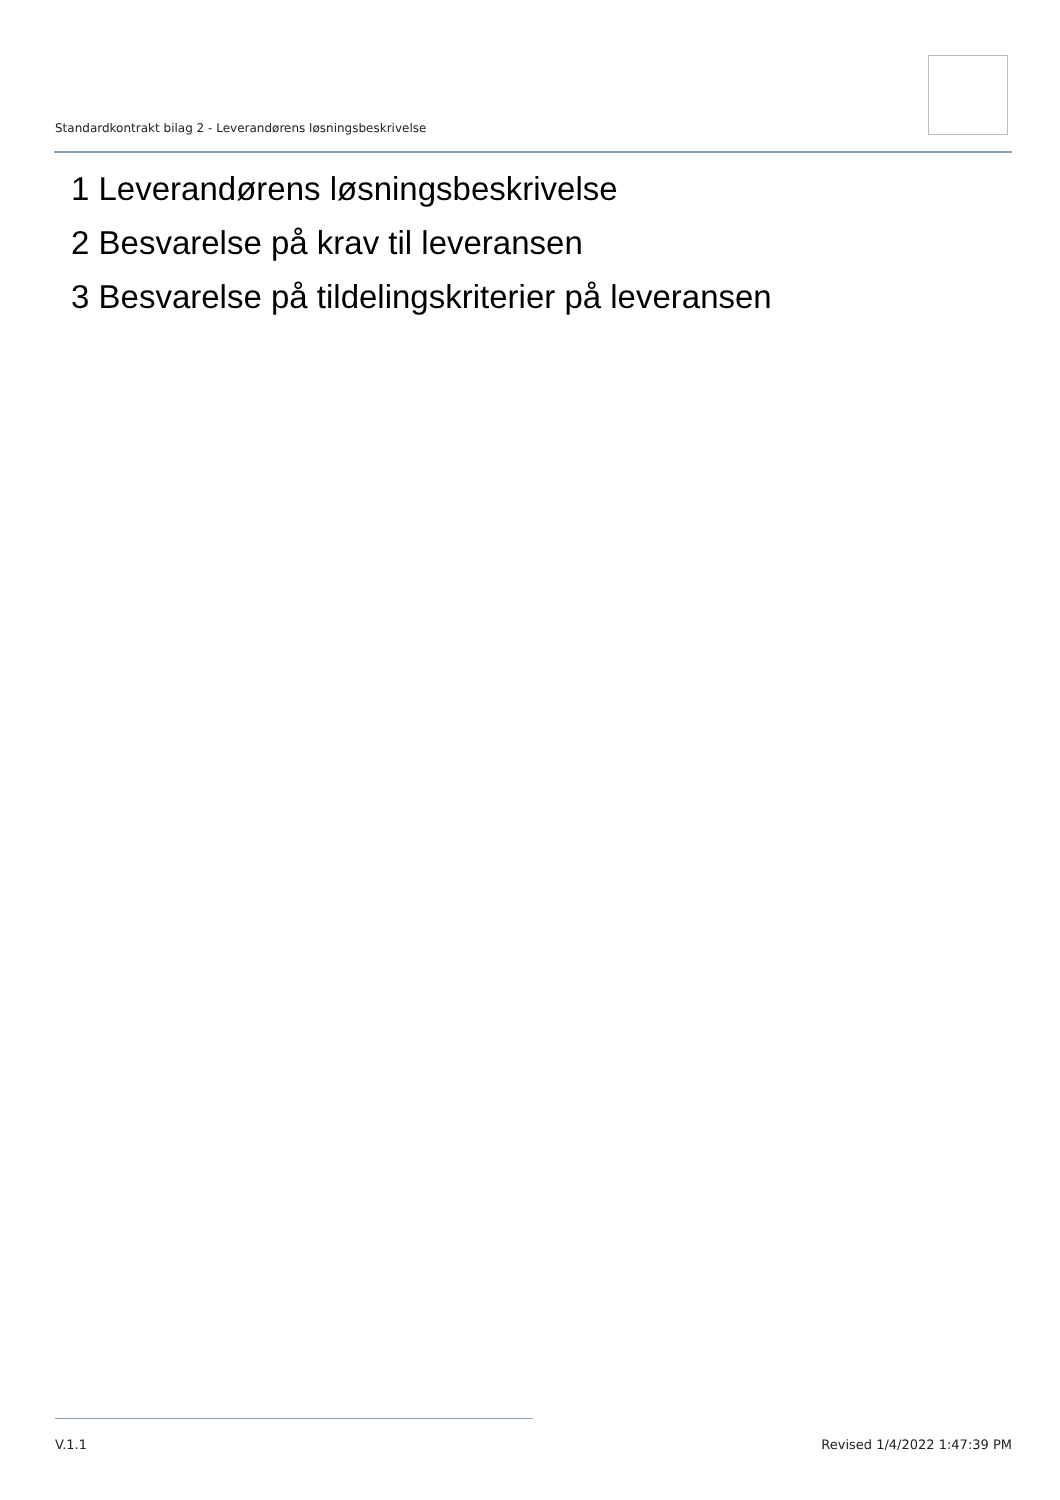Standardkontrakt bilag 2 - Leverandørens løsningsbeskrivelse
1 Leverandørens løsningsbeskrivelse
2 Besvarelse på krav til leveransen
3 Besvarelse på tildelingskriterier på leveransen
V.1.1 Revised 1/4/2022 1:47:39 PM